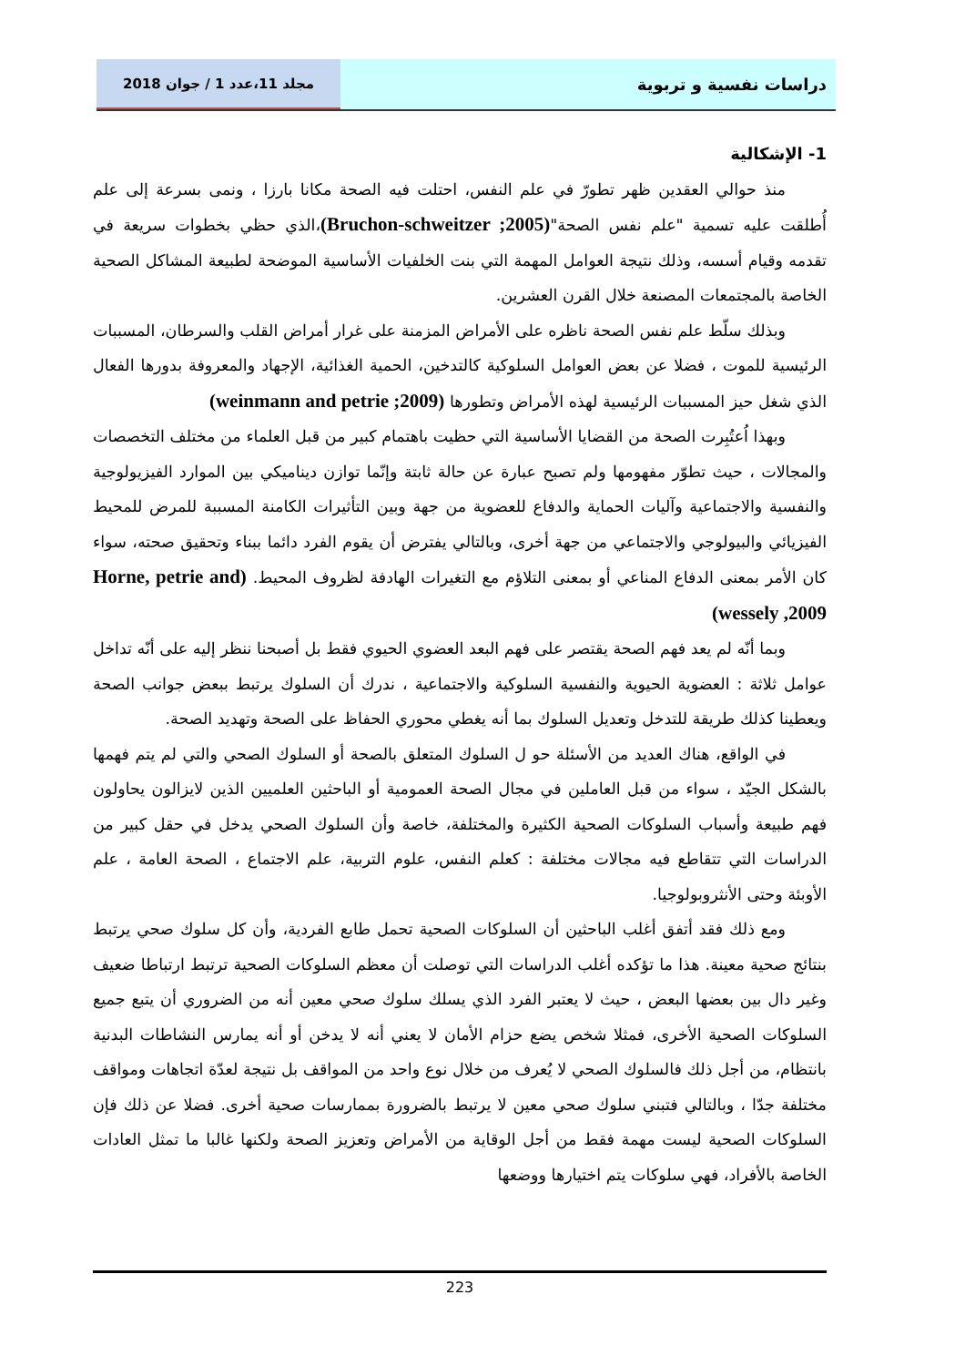دراسات نفسية و تربوية
مجلد 11،عدد 1 / جوان 2018
1- الإشكالية
منذ حوالي العقدين ظهر تطورّ في علم النفس، احتلت فيه الصحة مكانا بارزا ، ونمى بسرعة إلى علم أُطلقت عليه تسمية "علم نفس الصحة"(Bruchon-schweitzer ;2005)،الذي حظي بخطوات سريعة في تقدمه وقيام أسسه، وذلك نتيجة العوامل المهمة التي بنت الخلفيات الأساسية الموضحة لطبيعة المشاكل الصحية الخاصة بالمجتمعات المصنعة خلال القرن العشرين.
وبذلك سلّط علم نفس الصحة ناظره على الأمراض المزمنة على غرار أمراض القلب والسرطان، المسببات الرئيسية للموت ، فضلا عن بعض العوامل السلوكية كالتدخين، الحمية الغذائية، الإجهاد والمعروفة بدورها الفعال الذي شغل حيز المسببات الرئيسية لهذه الأمراض وتطورها (weinmann and petrie ;2009)
وبهذا اُعتُبِرت الصحة من القضايا الأساسية التي حظيت باهتمام كبير من قبل العلماء من مختلف التخصصات والمجالات ، حيث تطوّر مفهومها ولم تصبح عبارة عن حالة ثابتة وإنّما توازن ديناميكي بين الموارد الفيزيولوجية والنفسية والاجتماعية وآليات الحماية والدفاع للعضوية من جهة وبين التأثيرات الكامنة المسببة للمرض للمحيط الفيزيائي والبيولوجي والاجتماعي من جهة أخرى، وبالتالي يفترض أن يقوم الفرد دائما ببناء وتحقيق صحته، سواء كان الأمر بمعنى الدفاع المناعي أو بمعنى التلاؤم مع التغيرات الهادفة لظروف المحيط. (Horne, petrie and wessely ,2009)
وبما أنّه لم يعد فهم الصحة يقتصر على فهم البعد العضوي الحيوي فقط بل أصبحنا ننظر إليه على أنّه تداخل عوامل ثلاثة : العضوية الحيوية والنفسية السلوكية والاجتماعية ، ندرك أن السلوك يرتبط ببعض جوانب الصحة ويعطينا كذلك طريقة للتدخل وتعديل السلوك بما أنه يغطي محوري الحفاظ على الصحة وتهديد الصحة.
في الواقع، هناك العديد من الأسئلة حو ل السلوك المتعلق بالصحة أو السلوك الصحي والتي لم يتم فهمها بالشكل الجيّد ، سواء من قبل العاملين في مجال الصحة العمومية أو الباحثين العلميين الذين لايزالون يحاولون فهم طبيعة وأسباب السلوكات الصحية الكثيرة والمختلفة، خاصة وأن السلوك الصحي يدخل في حقل كبير من الدراسات التي تتقاطع فيه مجالات مختلفة : كعلم النفس، علوم التربية، علم الاجتماع ، الصحة العامة ، علم الأوبئة وحتى الأنثروبولوجيا.
ومع ذلك فقد أتفق أغلب الباحثين أن السلوكات الصحية تحمل طابع الفردية، وأن كل سلوك صحي يرتبط بنتائج صحية معينة. هذا ما تؤكده أغلب الدراسات التي توصلت أن معظم السلوكات الصحية ترتبط ارتباطا ضعيف وغير دال بين بعضها البعض ، حيث لا يعتبر الفرد الذي يسلك سلوك صحي معين أنه من الضروري أن يتبع جميع السلوكات الصحية الأخرى، فمثلا شخص يضع حزام الأمان لا يعني أنه لا يدخن أو أنه يمارس النشاطات البدنية بانتظام، من أجل ذلك فالسلوك الصحي لا يُعرف من خلال نوع واحد من المواقف بل نتيجة لعدّة اتجاهات ومواقف مختلفة جدّا ، وبالتالي فتبني سلوك صحي معين لا يرتبط بالضرورة بممارسات صحية أخرى. فضلا عن ذلك فإن السلوكات الصحية ليست مهمة فقط من أجل الوقاية من الأمراض وتعزيز الصحة ولكنها غالبا ما تمثل العادات الخاصة بالأفراد، فهي سلوكات يتم اختيارها ووضعها
223